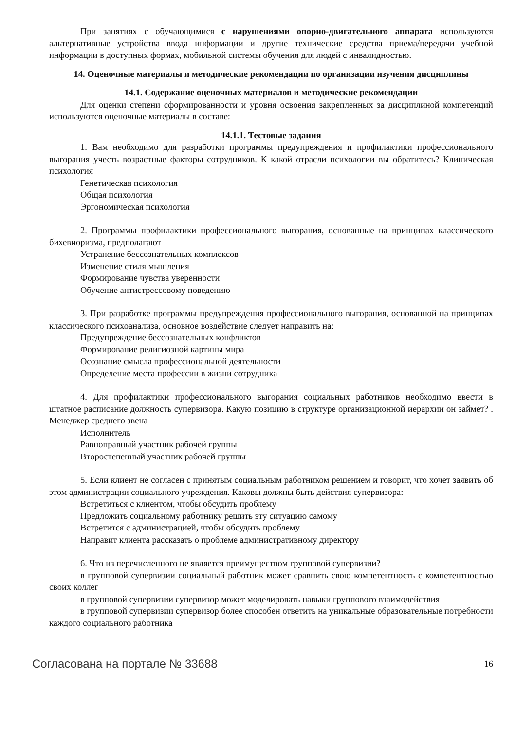При занятиях с обучающимися с нарушениями опорно-двигательного аппарата используются альтернативные устройства ввода информации и другие технические средства приема/передачи учебной информации в доступных формах, мобильной системы обучения для людей с инвалидностью.
14. Оценочные материалы и методические рекомендации по организации изучения дисциплины
14.1. Содержание оценочных материалов и методические рекомендации
Для оценки степени сформированности и уровня освоения закрепленных за дисциплиной компетенций используются оценочные материалы в составе:
14.1.1. Тестовые задания
1. Вам необходимо для разработки программы предупреждения и профилактики профессионального выгорания учесть возрастные факторы сотрудников. К какой отрасли психологии вы обратитесь? Клиническая психология
Генетическая психология
Общая психология
Эргономическая психология
2. Программы профилактики профессионального выгорания, основанные на принципах классического бихевиоризма, предполагают
Устранение бессознательных комплексов
Изменение стиля мышления
Формирование чувства уверенности
Обучение антистрессовому поведению
3. При разработке программы предупреждения профессионального выгорания, основанной на принципах классического психоанализа, основное воздействие следует направить на:
Предупреждение бессознательных конфликтов
Формирование религиозной картины мира
Осознание смысла профессиональной деятельности
Определение места профессии в жизни сотрудника
4. Для профилактики профессионального выгорания социальных работников необходимо ввести в штатное расписание должность супервизора. Какую позицию в структуре организационной иерархии он займет? . Менеджер среднего звена
Исполнитель
Равноправный участник рабочей группы
Второстепенный участник рабочей группы
5. Если клиент не согласен с принятым социальным работником решением и говорит, что хочет заявить об этом администрации социального учреждения. Каковы должны быть действия супервизора:
Встретиться с клиентом, чтобы обсудить проблему
Предложить социальному работнику решить эту ситуацию самому
Встретится с администрацией, чтобы обсудить проблему
Направит клиента рассказать о проблеме административному директору
6. Что из перечисленного не является преимуществом групповой супервизии?
в групповой супервизии социальный работник может сравнить свою компетентность с компетентностью своих коллег
в групповой супервизии супервизор может моделировать навыки группового взаимодействия
в групповой супервизии супервизор более способен ответить на уникальные образовательные потребности каждого социального работника
Согласована на портале № 33688 16